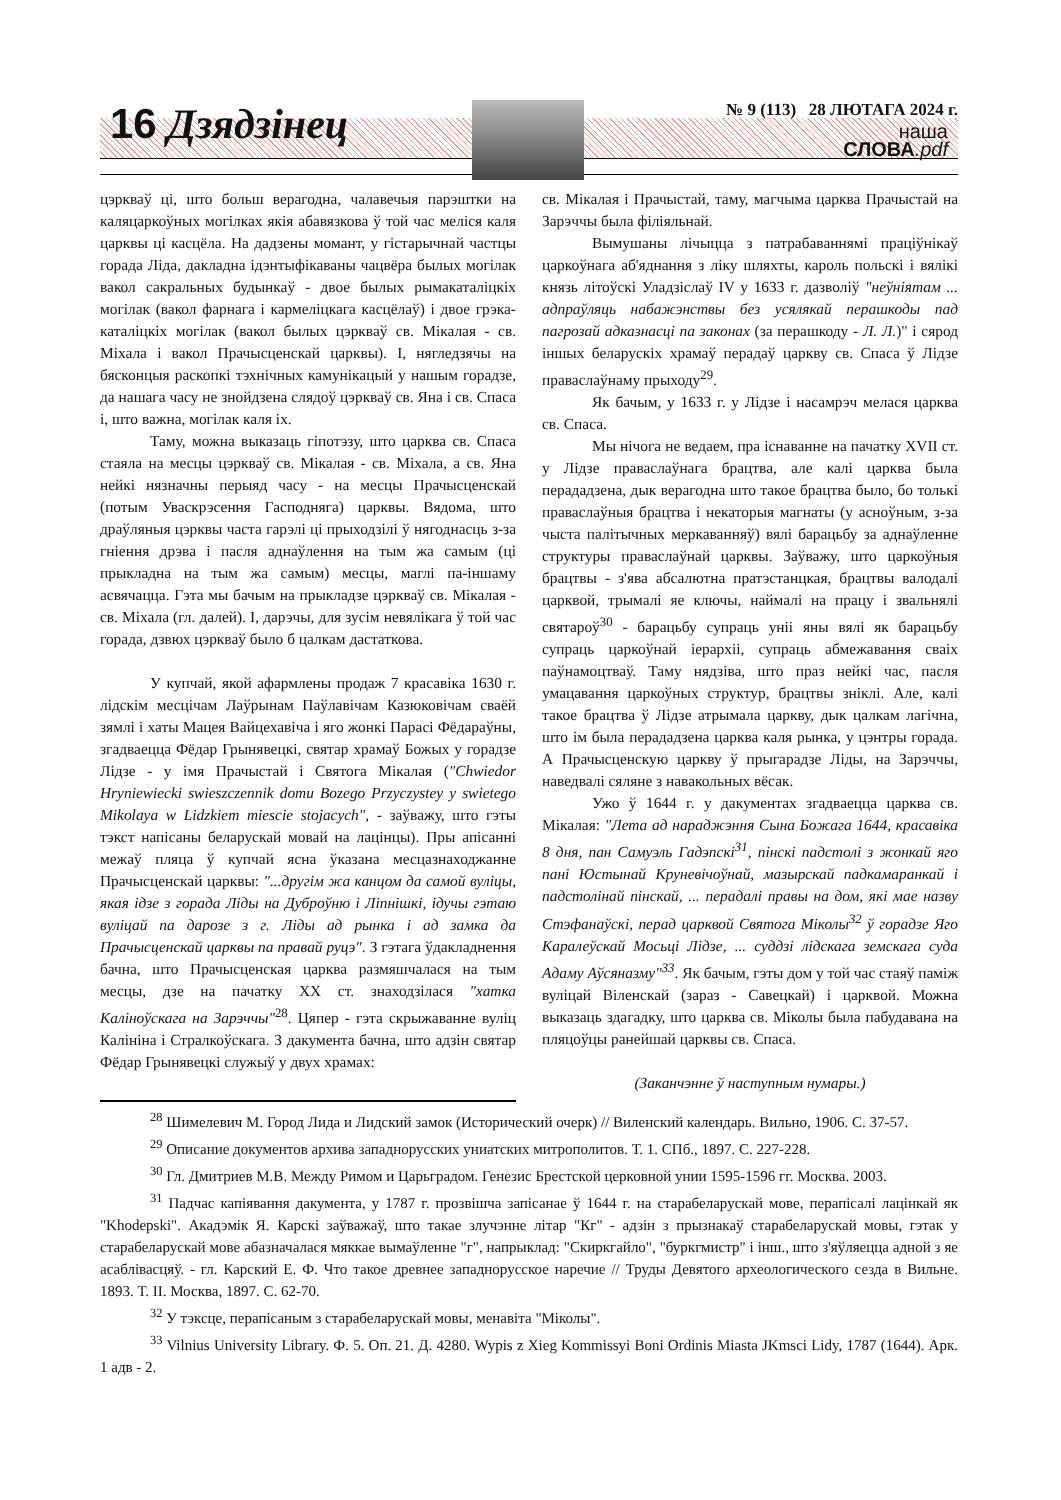16 Дзядзінец № 9 (113) 28 ЛЮТАГА 2024 г.
наша
СЛОВА.pdf
цэркваў ці, што больш верагодна, чалавечыя парэштки на каляцаркоўных могілках якія абавязкова ў той час меліся каля царквы ці касцёла. На дадзены момант, у гістарычнай частцы горада Ліда, дакладна ідэнтыфікаваны чацвёра былых могілак вакол сакральных будынкаў - двое былых рымакаталіцкіх могілак (вакол фарнага і кармеліцкага касцёлаў) і двое грэка-каталіцкіх могілак (вакол былых цэркваў св. Мікалая - св. Міхала і вакол Прачысценскай царквы). І, нягледзячы на бясконцыя раскопкі тэхнічных камунікацый у нашым горадзе, да нашага часу не знойдзена слядоў цэркваў св. Яна і св. Спаса і, што важна, могілак каля іх.
Таму, можна выказаць гіпотэзу, што царква св. Спаса стаяла на месцы цэркваў св. Мікалая - св. Міхала, а св. Яна нейкі нязначны перыяд часу - на месцы Прачысценскай (потым Уваскрэсення Гасподняга) царквы. Вядома, што драўляныя цэрквы часта гарэлі ці прыходзілі ў нягоднасць з-за гніення дрэва і пасля аднаўлення на тым жа самым (ці прыкладна на тым жа самым) месцы, маглі па-іншаму асвячацца. Гэта мы бачым на прыкладзе цэркваў св. Мікалая - св. Міхала (гл. далей). І, дарэчы, для зусім невялікага ў той час горада, дзвюх цэркваў было б цалкам дастаткова.
У купчай, якой афармлены продаж 7 красавіка 1630 г. лідскім месцічам Лаўрынам Паўлавічам Казюковічам сваёй зямлі і хаты Мацея Вайцехавіча і яго жонкі Парасі Фёдараўны, згадваецца Фёдар Грынявецкі, святар храмаў Божых у горадзе Лідзе - у імя Прачыстай і Святога Мікалая ("Chwiedor Hryniewiecki swieszczennik domu Bozego Przyczystey y swietego Mikolaya w Lidzkiem miescie stojacych", - заўважу, што гэты тэкст напісаны беларускай мовай на лацінцы). Пры апісанні межаў пляца ў купчай ясна ўказана месцазнаходжанне Прачысценскай царквы: "...другім жа канцом да самой вуліцы, якая ідзе з горада Ліды на Дуброўню і Ліпнішкі, ідучы гэтаю вуліцай па дарозе з г. Ліды ад рынка і ад замка да Прачысценскай царквы па правай руцэ". З гэтага ўдакладнення бачна, што Прачысценская царква размяшчалася на тым месцы, дзе на пачатку ХХ ст. знаходзілася "хатка Каліноўскага на Зарэччы"<sup>28</sup>. Цяпер - гэта скрыжаванне вуліц Калініна і Стралкоўскага. З дакумента бачна, што адзін святар Фёдар Грынявецкі служыў у двух храмах:
св. Мікалая і Прачыстай, таму, магчыма царква Прачыстай на Зарэччы была філіяльнай.
Вымушаны лічыцца з патрабаваннямі праціўнікаў царкоўнага аб'яднання з ліку шляхты, кароль польскі і вялікі князь літоўскі Уладзіслаў IV у 1633 г. дазволіў "неўніятам ... адпраўляць набажэнствы без усялякай перашкоды пад пагрозай адказнасці па законах (за перашкоду - Л. Л.)" і сярод іншых беларускіх храмаў перадаў царкву св. Спаса ў Лідзе праваслаўнаму прыходу<sup>29</sup>.
Як бачым, у 1633 г. у Лідзе і насамрэч мелася царква св. Спаса.
Мы нічога не ведаем, пра існаванне на пачатку XVII ст. у Лідзе праваслаўнага брацтва, але калі царква была перададзена, дык верагодна што такое брацтва было, бо толькі праваслаўныя брацтва і некаторыя магнаты (у асноўным, з-за чыста палітычных меркаванняў) вялі барацьбу за аднаўленне структуры праваслаўнай царквы. Заўважу, што царкоўныя брацтвы - з'ява абсалютна пратэстанцкая, брацтвы валодалі царквой, трымалі яе ключы, наймалі на працу і звальнялі святароў<sup>30</sup> - барацьбу супраць уніі яны вялі як барацьбу супраць царкоўнай іерархіі, супраць абмежавання сваіх паўнамоцтваў. Таму нядзіва, што праз нейкі час, пасля умацавання царкоўных структур, брацтвы зніклі. Але, калі такое брацтва ў Лідзе атрымала царкву, дык цалкам лагічна, што ім была перададзена царква каля рынка, у цэнтры горада. А Прачысценскую царкву ў прыгарадзе Ліды, на Зарэччы, наведвалі сяляне з навакольных вёсак.
Ужо ў 1644 г. у дакументах згадваецца царква св. Мікалая: "Лета ад нараджэння Сына Божага 1644, красавіка 8 дня, пан Самуэль Гадэпскі<sup>31</sup>, пінскі падстолі з жонкай яго пані Юстынай Круневічоўнай, мазырскай падкамаранкай і падстолінай пінскай, ... перадалі правы на дом, які мае назву Стэфанаўскі, перад царквой Святога Міколы<sup>32</sup> ў горадзе Яго Каралеўскай Мосьці Лідзе, ... суддзі лідскага земскага суда Адаму Аўсяназму"<sup>33</sup>. Як бачым, гэты дом у той час стаяў паміж вуліцай Віленскай (зараз - Савецкай) і царквой. Можна выказаць здагадку, што царква св. Міколы была пабудавана на пляцоўцы ранейшай царквы св. Спаса.
(Заканчэнне ў наступным нумары.)
<sup>28</sup> Шимелевич М. Город Лида и Лидский замок (Исторический очерк) // Виленский календарь. Вильно, 1906. С. 37-57.
<sup>29</sup> Описание документов архива западнорусских униатских митрополитов. Т. 1. СПб., 1897. С. 227-228.
<sup>30</sup> Гл. Дмитриев М.В. Между Римом и Царьградом. Генезис Брестской церковной унии 1595-1596 гг. Москва. 2003.
<sup>31</sup> Падчас капіявання дакумента, у 1787 г. прозвішча запісанае ў 1644 г. на старабеларускай мове, перапісалі лацінкай як "Khodepski". Акадэмік Я. Карскі заўважаў, што такае злучэнне літар "Кг" - адзін з прызнакаў старабеларускай мовы, гэтак у старабеларускай мове абазначалася мяккае вымаўленне "г", напрыклад: "Скиркгайло", "буркгмистр" і інш., што з'яўляецца адной з яе асаблівасцяў. - гл. Карский Е. Ф. Что такое древнее западнорусское наречие // Труды Девятого археологического сезда в Вильне. 1893. Т. II. Москва, 1897. С. 62-70.
<sup>32</sup> У тэксце, перапісаным з старабеларускай мовы, менавіта "Міколы".
<sup>33</sup> Vilnius University Library. Ф. 5. Оп. 21. Д. 4280. Wypis z Xieg Kommissyi Boni Ordinis Miasta JKmsci Lidy, 1787 (1644). Арк. 1 адв - 2.